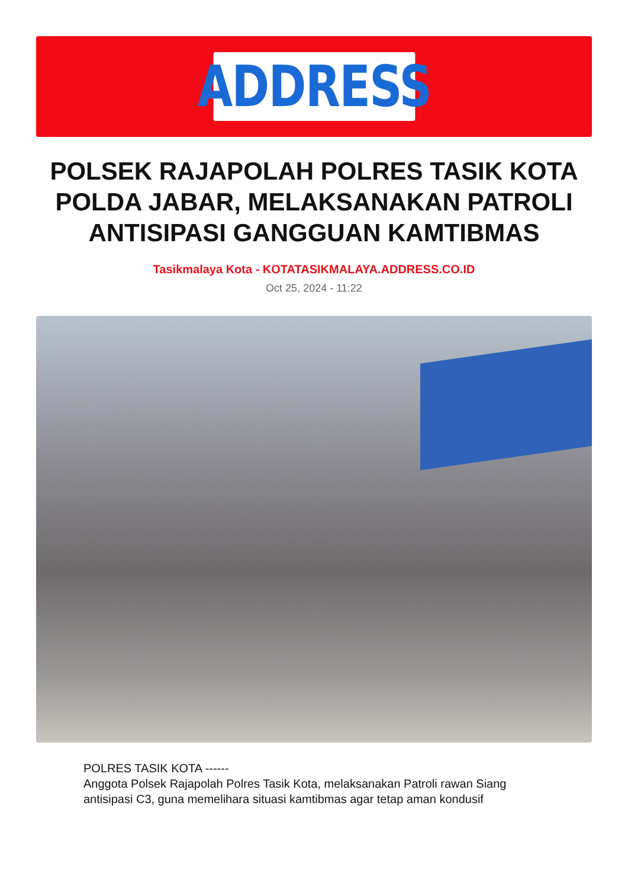ADDRESS
POLSEK RAJAPOLAH POLRES TASIK KOTA POLDA JABAR, MELAKSANAKAN PATROLI ANTISIPASI GANGGUAN KAMTIBMAS
Tasikmalaya Kota - KOTATASIKMALAYA.ADDRESS.CO.ID
Oct 25, 2024 - 11:22
POLRES TASIK KOTA ------
Anggota Polsek Rajapolah Polres Tasik Kota, melaksanakan Patroli rawan Siang antisipasi C3, guna memelihara situasi kamtibmas agar tetap aman kondusif